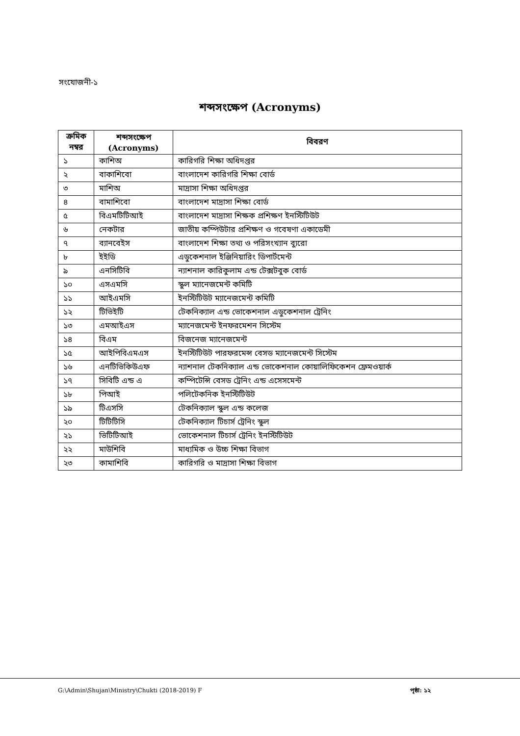সংযোজনী-১
শব্দসংক্ষেপ (Acronyms)
| ক্রমিক নম্বর | শব্দসংক্ষেপ (Acronyms) | বিবরণ |
| --- | --- | --- |
| ১ | কাশিঅ | কারিগরি শিক্ষা অধিদপ্তর |
| ২ | বাকাশিবো | বাংলাদেশ কারিগরি শিক্ষা বোর্ড |
| ৩ | মাশিঅ | মাদ্রাসা শিক্ষা অধিদপ্তর |
| ৪ | বামাশিবো | বাংলাদেশ মাদ্রাসা শিক্ষা বোর্ড |
| ৫ | বিএমটিটিআই | বাংলাদেশ মাদ্রাসা শিক্ষক প্রশিক্ষণ ইনস্টিটিউট |
| ৬ | নেকটার | জাতীয় কম্পিউটার প্রশিক্ষণ ও গবেষণা একাডেমী |
| ৭ | ব্যানবেইস | বাংলাদেশ শিক্ষা তথ্য ও পরিসংখ্যান ব্যুরো |
| ৮ | ইইডি | এডুকেশনাল ইঞ্জিনিয়ারিং ডিপার্টমেন্ট |
| ৯ | এনসিটিবি | ন্যাশনাল কারিকুলাম এন্ড টেক্সটবুক বোর্ড |
| ১০ | এসএমসি | স্কুল ম্যানেজমেন্ট কমিটি |
| ১১ | আইএমসি | ইনস্টিটিউট ম্যানেজমেন্ট কমিটি |
| ১২ | টিভিইটি | টেকনিক্যাল এন্ড ভোকেশনাল এডুকেশনাল ট্রেনিং |
| ১৩ | এমআইএস | ম্যানেজমেন্ট ইনফরমেশন সিস্টেম |
| ১৪ | বিএম | বিজনেজ ম্যানেজমেন্ট |
| ১৫ | আইপিবিএমএস | ইনস্টিটিউট পারফরমেন্স বেসড ম্যানেজমেন্ট সিস্টেম |
| ১৬ | এনটিভিকিউএফ | ন্যাশনাল টেকনিক্যাল এন্ড ভোকেশনাল কোয়ালিফিকেশন ফ্রেমওয়ার্ক |
| ১৭ | সিবিটি এন্ড এ | কম্পিটেন্সি বেসড ট্রেনিং এন্ড এসেসমেন্ট |
| ১৮ | পিআই | পলিটেকনিক ইনস্টিটিউট |
| ১৯ | টিএসসি | টেকনিক্যাল স্কুল এন্ড কলেজ |
| ২০ | টিটিটিসি | টেকনিক্যাল টিচার্স ট্রেনিং স্কুল |
| ২১ | ভিটিটিআই | ভোকেশনাল টিচার্স ট্রেনিং ইনস্টিটিউট |
| ২২ | মাউশিবি | মাধ্যমিক ও উচ্চ শিক্ষা বিভাগ |
| ২৩ | কামাশিবি | কারিগরি ও মাদ্রাসা শিক্ষা বিভাগ |
G:\Admin\Shujan\Ministry\Chukti (2018-2019) F পৃষ্ঠা: ১২